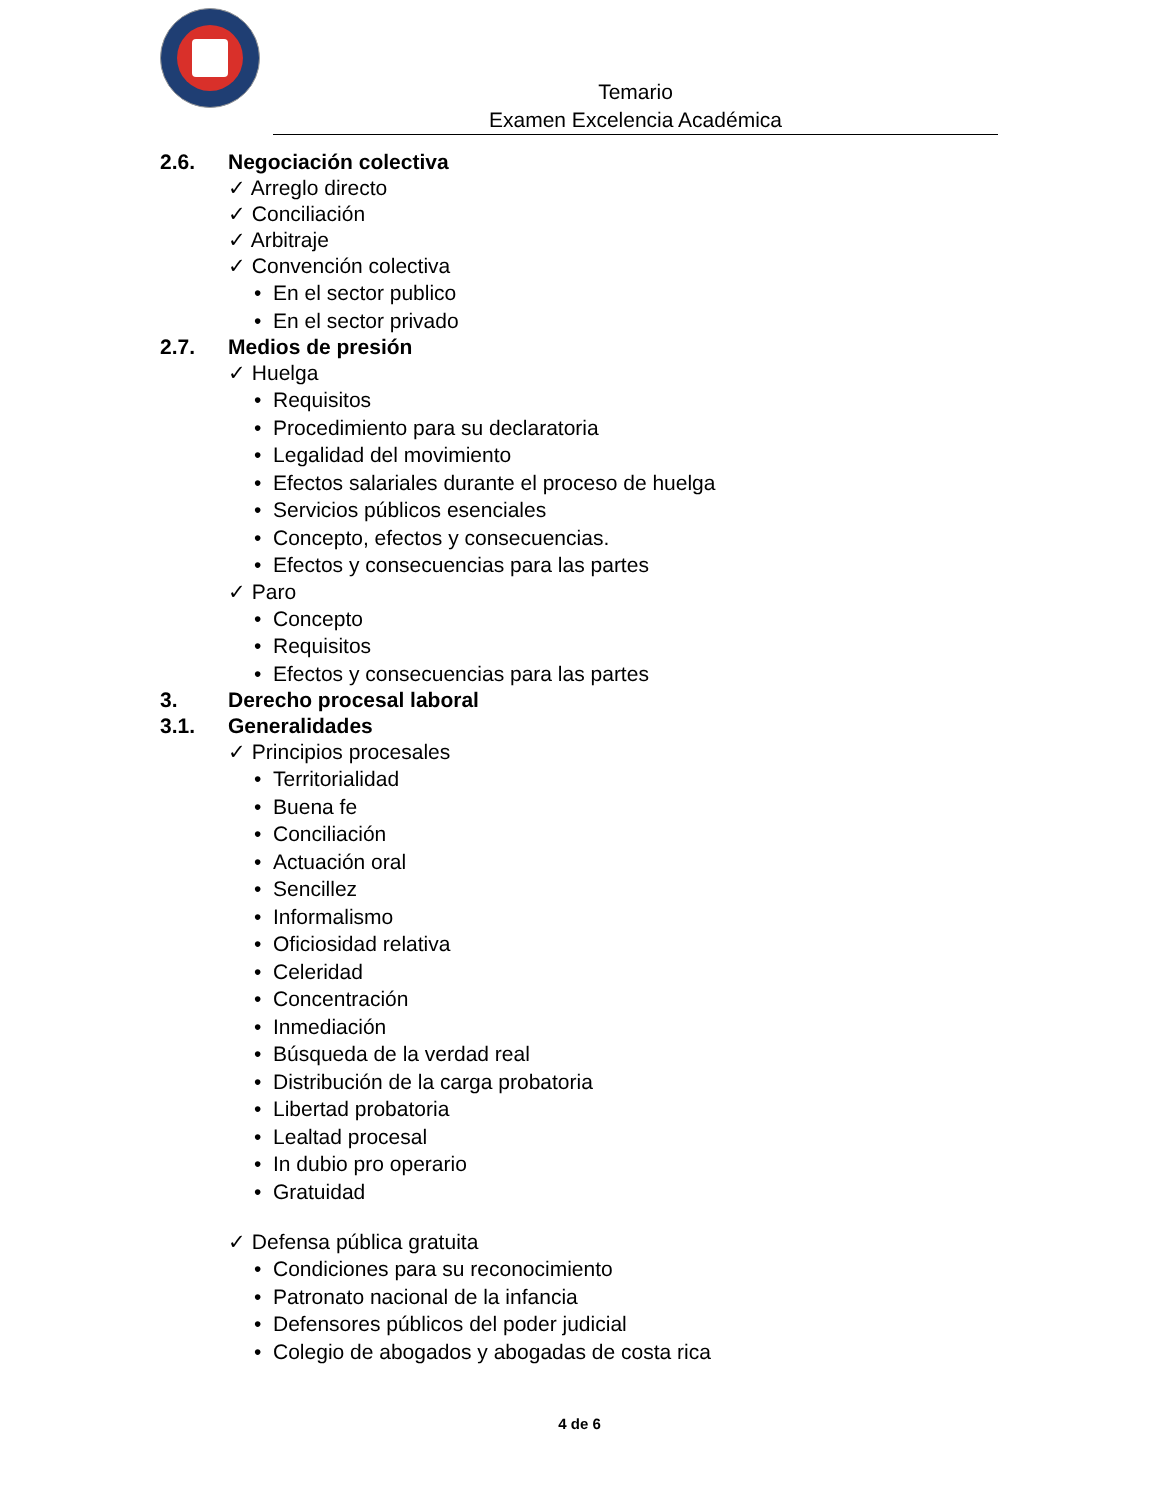Temario
Examen Excelencia Académica
2.6. Negociación colectiva
✓ Arreglo directo
✓ Conciliación
✓ Arbitraje
✓ Convención colectiva
• En el sector publico
• En el sector privado
2.7. Medios de presión
✓ Huelga
• Requisitos
• Procedimiento para su declaratoria
• Legalidad del movimiento
• Efectos salariales durante el proceso de huelga
• Servicios públicos esenciales
• Concepto, efectos y consecuencias.
• Efectos y consecuencias para las partes
✓ Paro
• Concepto
• Requisitos
• Efectos y consecuencias para las partes
3. Derecho procesal laboral
3.1. Generalidades
✓ Principios procesales
• Territorialidad
• Buena fe
• Conciliación
• Actuación oral
• Sencillez
• Informalismo
• Oficiosidad relativa
• Celeridad
• Concentración
• Inmediación
• Búsqueda de la verdad real
• Distribución de la carga probatoria
• Libertad probatoria
• Lealtad procesal
• In dubio pro operario
• Gratuidad
✓ Defensa pública gratuita
• Condiciones para su reconocimiento
• Patronato nacional de la infancia
• Defensores públicos del poder judicial
• Colegio de abogados y abogadas de costa rica
4 de 6